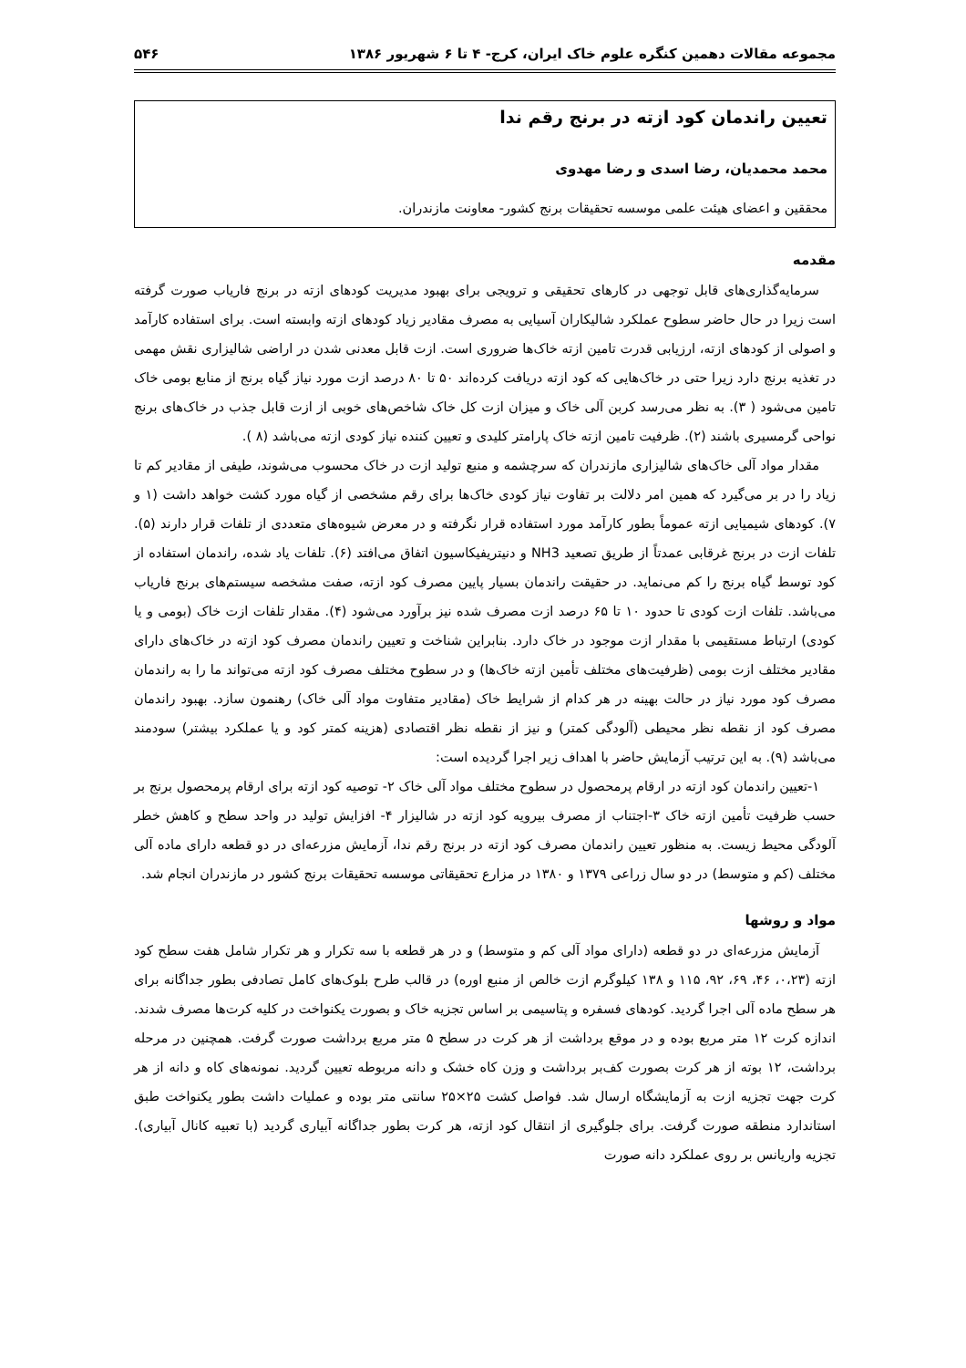مجموعه مقالات دهمین کنگره علوم خاک ایران، کرج- ۴ تا ۶ شهریور ۱۳۸۶ ۵۴۶
تعیین راندمان کود ازته در برنج رقم ندا
محمد محمدیان، رضا اسدی و رضا مهدوی
محققین و اعضای هیئت علمی موسسه تحقیقات برنج کشور- معاونت مازندران.
مقدمه
سرمایه‌گذاری‌های قابل توجهی در کارهای تحقیقی و ترویجی برای بهبود مدیریت کودهای ازته در برنج فاریاب صورت گرفته است زیرا در حال حاضر سطوح عملکرد شالیکاران آسیایی به مصرف مقادیر زیاد کودهای ازته وابسته است. برای استفاده کارآمد و اصولی از کودهای ازته، ارزیابی قدرت تامین ازته خاک‌ها ضروری است. ازت قابل معدنی شدن در اراضی شالیزاری نقش مهمی در تغذیه برنج دارد زیرا حتی در خاک‌هایی که کود ازته دریافت کرده‌اند ۵۰ تا ۸۰ درصد ازت مورد نیاز گیاه برنج از منابع بومی خاک تامین می‌شود ( ۳). به نظر می‌رسد کربن آلی خاک و میزان ازت کل خاک شاخص‌های خوبی از ازت قابل جذب در خاک‌های برنج نواحی گرمسیری باشند (۲). ظرفیت تامین ازته خاک پارامتر کلیدی و تعیین کننده نیاز کودی ازته می‌باشد (۸ ).
مقدار مواد آلی خاک‌های شالیزاری مازندران که سرچشمه و منبع تولید ازت در خاک محسوب می‌شوند، طیفی از مقادیر کم تا زیاد را در بر می‌گیرد که همین امر دلالت بر تفاوت نیاز کودی خاک‌ها برای رقم مشخصی از گیاه مورد کشت خواهد داشت (۱ و ۷). کودهای شیمیایی ازته عموماً بطور کارآمد مورد استفاده قرار نگرفته و در معرض شیوه‌های متعددی از تلفات قرار دارند (۵). تلفات ازت در برنج غرقابی عمدتاً از طریق تصعید NH3 و دنیتریفیکاسیون اتفاق می‌افتد (۶). تلفات یاد شده، راندمان استفاده از کود توسط گیاه برنج را کم می‌نماید. در حقیقت راندمان بسیار پایین مصرف کود ازته، صفت مشخصه سیستم‌های برنج فاریاب می‌باشد. تلفات ازت کودی تا حدود ۱۰ تا ۶۵ درصد ازت مصرف شده نیز برآورد می‌شود (۴). مقدار تلفات ازت خاک (بومی و یا کودی) ارتباط مستقیمی با مقدار ازت موجود در خاک دارد. بنابراین شناخت و تعیین راندمان مصرف کود ازته در خاک‌های دارای مقادیر مختلف ازت بومی (ظرفیت‌های مختلف تأمین ازته خاک‌ها) و در سطوح مختلف مصرف کود ازته می‌تواند ما را به راندمان مصرف کود مورد نیاز در حالت بهینه در هر کدام از شرایط خاک (مقادیر متفاوت مواد آلی خاک) رهنمون سازد. بهبود راندمان مصرف کود از نقطه نظر محیطی (آلودگی کمتر) و نیز از نقطه نظر اقتصادی (هزینه کمتر کود و یا عملکرد بیشتر) سودمند می‌باشد (۹). به این ترتیب آزمایش حاضر با اهداف زیر اجرا گردیده است:
۱-تعیین راندمان کود ازته در ارقام پرمحصول در سطوح مختلف مواد آلی خاک ۲- توصیه کود ازته برای ارقام پرمحصول برنج بر حسب ظرفیت تأمین ازته خاک ۳-اجتناب از مصرف بیرویه کود ازته در شالیزار ۴- افزایش تولید در واحد سطح و کاهش خطر آلودگی محیط زیست. به منظور تعیین راندمان مصرف کود ازته در برنج رقم ندا، آزمایش مزرعه‌ای در دو قطعه دارای ماده آلی مختلف (کم و متوسط) در دو سال زراعی ۱۳۷۹ و ۱۳۸۰ در مزارع تحقیقاتی موسسه تحقیقات برنج کشور در مازندران انجام شد.
مواد و روشها
آزمایش مزرعه‌ای در دو قطعه (دارای مواد آلی کم و متوسط) و در هر قطعه با سه تکرار و هر تکرار شامل هفت سطح کود ازته (۰،۲۳، ۴۶، ۶۹، ۹۲، ۱۱۵ و ۱۳۸ کیلوگرم ازت خالص از منبع اوره) در قالب طرح بلوک‌های کامل تصادفی بطور جداگانه برای هر سطح ماده آلی اجرا گردید. کودهای فسفره و پتاسیمی بر اساس تجزیه خاک و بصورت یکنواخت در کلیه کرت‌ها مصرف شدند. اندازه کرت ۱۲ متر مربع بوده و در موقع برداشت از هر کرت در سطح ۵ متر مربع برداشت صورت گرفت. همچنین در مرحله برداشت، ۱۲ بوته از هر کرت بصورت کف‌بر برداشت و وزن کاه خشک و دانه مربوطه تعیین گردید. نمونه‌های کاه و دانه از هر کرت جهت تجزیه ازت به آزمایشگاه ارسال شد. فواصل کشت ۲۵×۲۵ سانتی متر بوده و عملیات داشت بطور یکنواخت طبق استاندارد منطقه صورت گرفت. برای جلوگیری از انتقال کود ازته، هر کرت بطور جداگانه آبیاری گردید (با تعبیه کانال آبیاری). تجزیه واریانس بر روی عملکرد دانه صورت